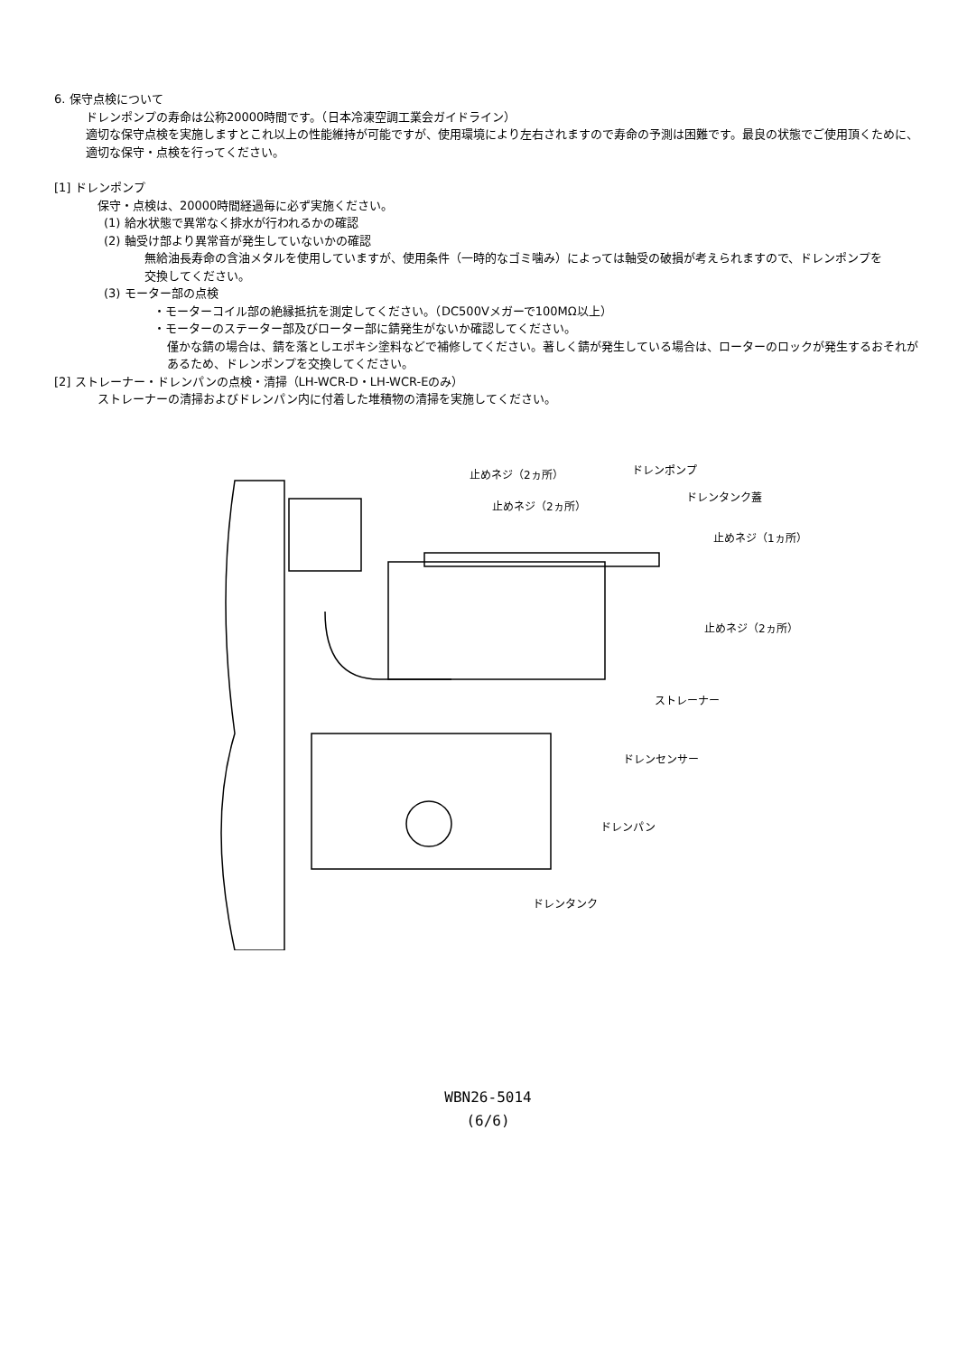6. 保守点検について
ドレンポンプの寿命は公称20000時間です。（日本冷凍空調工業会ガイドライン）
適切な保守点検を実施しますとこれ以上の性能維持が可能ですが、使用環境により左右されますので寿命の予測は困難です。最良の状態でご使用頂くために、
適切な保守・点検を行ってください。
[1] ドレンポンプ
保守・点検は、20000時間経過毎に必ず実施ください。
(1) 給水状態で異常なく排水が行われるかの確認
(2) 軸受け部より異常音が発生していないかの確認
無給油長寿命の含油メタルを使用していますが、使用条件（一時的なゴミ噛み）によっては軸受の破損が考えられますので、ドレンポンプを
交換してください。
(3) モーター部の点検
・モーターコイル部の絶縁抵抗を測定してください。（DC500Vメガーで100MΩ以上）
・モーターのステーター部及びローター部に錆発生がないか確認してください。
僅かな錆の場合は、錆を落としエポキシ塗料などで補修してください。著しく錆が発生している場合は、ローターのロックが発生するおそれが
あるため、ドレンポンプを交換してください。
[2] ストレーナー・ドレンパンの点検・清掃（LH-WCR-D・LH-WCR-Eのみ）
ストレーナーの清掃およびドレンパン内に付着した堆積物の清掃を実施してください。
止めネジ（2ヵ所） ドレンポンプ
止めネジ（2ヵ所）
ドレンタンク蓋
止めネジ（1ヵ所）
止めネジ（2ヵ所）
ストレーナー
ドレンセンサー
ドレンパン
ドレンタンク
WBN26-5014
(6/6)